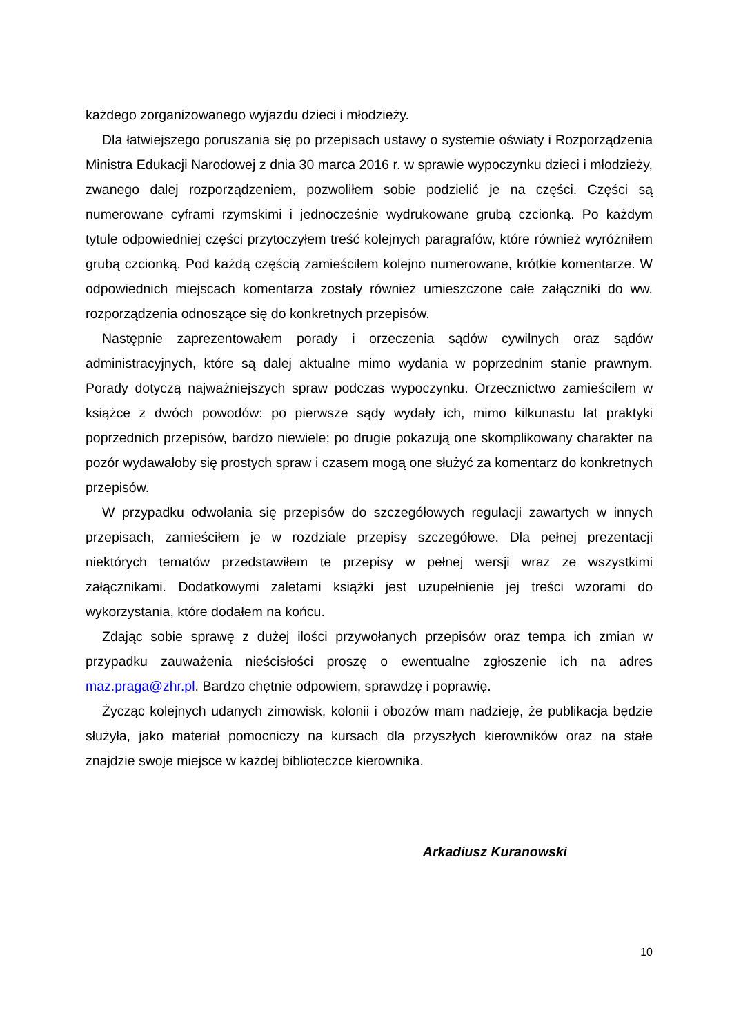każdego zorganizowanego wyjazdu dzieci i młodzieży.
Dla łatwiejszego poruszania się po przepisach ustawy o systemie oświaty i Rozporządzenia Ministra Edukacji Narodowej z dnia 30 marca 2016 r. w sprawie wypoczynku dzieci i młodzieży, zwanego dalej rozporządzeniem, pozwoliłem sobie podzielić je na części. Części są numerowane cyframi rzymskimi i jednocześnie wydrukowane grubą czcionką. Po każdym tytule odpowiedniej części przytoczyłem treść kolejnych paragrafów, które również wyróżniłem grubą czcionką. Pod każdą częścią zamieściłem kolejno numerowane, krótkie komentarze. W odpowiednich miejscach komentarza zostały również umieszczone całe załączniki do ww. rozporządzenia odnoszące się do konkretnych przepisów.
Następnie zaprezentowałem porady i orzeczenia sądów cywilnych oraz sądów administracyjnych, które są dalej aktualne mimo wydania w poprzednim stanie prawnym. Porady dotyczą najważniejszych spraw podczas wypoczynku. Orzecznictwo zamieściłem w książce z dwóch powodów: po pierwsze sądy wydały ich, mimo kilkunastu lat praktyki poprzednich przepisów, bardzo niewiele; po drugie pokazują one skomplikowany charakter na pozór wydawałoby się prostych spraw i czasem mogą one służyć za komentarz do konkretnych przepisów.
W przypadku odwołania się przepisów do szczegółowych regulacji zawartych w innych przepisach, zamieściłem je w rozdziale przepisy szczegółowe. Dla pełnej prezentacji niektórych tematów przedstawiłem te przepisy w pełnej wersji wraz ze wszystkimi załącznikami. Dodatkowymi zaletami książki jest uzupełnienie jej treści wzorami do wykorzystania, które dodałem na końcu.
Zdając sobie sprawę z dużej ilości przywołanych przepisów oraz tempa ich zmian w przypadku zauważenia nieścisłości proszę o ewentualne zgłoszenie ich na adres maz.praga@zhr.pl. Bardzo chętnie odpowiem, sprawdzę i poprawię.
Życząc kolejnych udanych zimowisk, kolonii i obozów mam nadzieję, że publikacja będzie służyła, jako materiał pomocniczy na kursach dla przyszłych kierowników oraz na stałe znajdzie swoje miejsce w każdej biblioteczce kierownika.
Arkadiusz Kuranowski
10